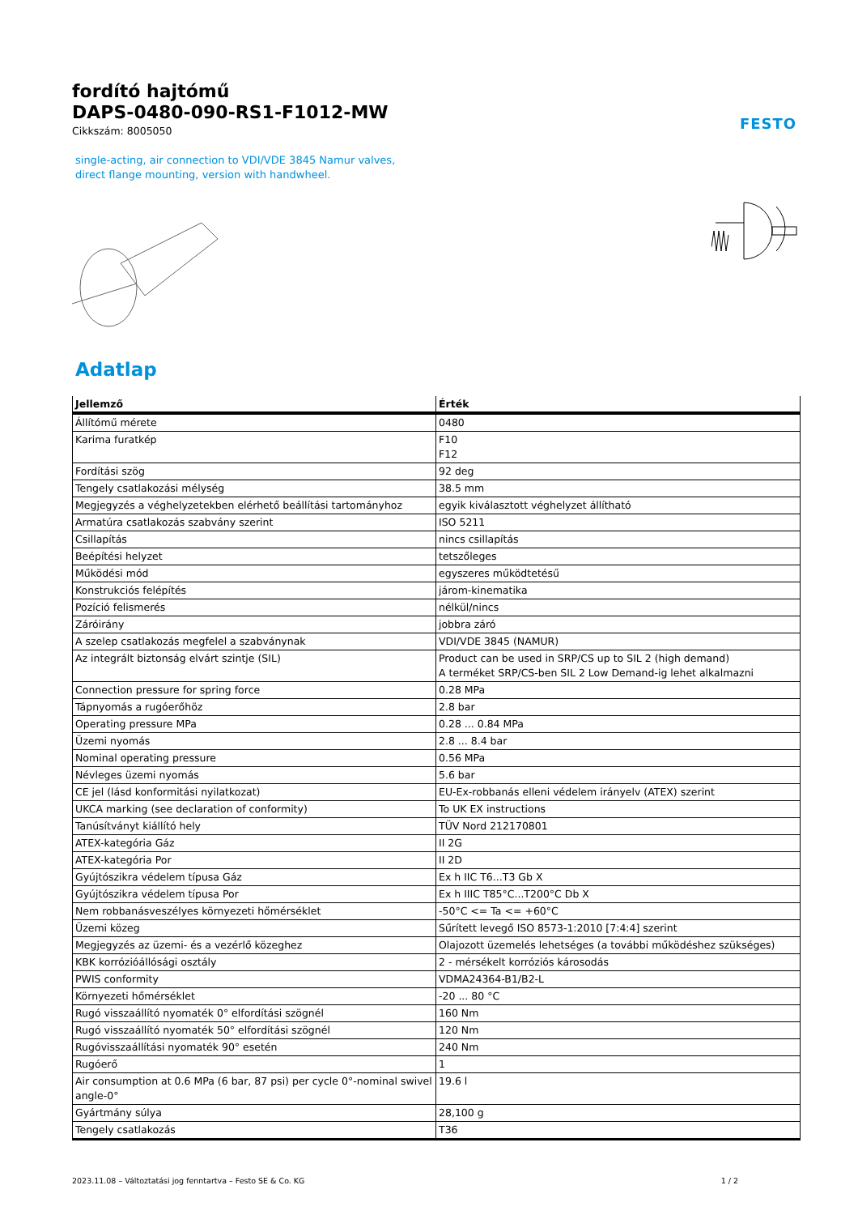FESTO
fordító hajtómű
DAPS-0480-090-RS1-F1012-MW
Cikkszám: 8005050
single-acting, air connection to VDI/VDE 3845 Namur valves, direct flange mounting, version with handwheel.
Adatlap
| Jellemző | Érték |
| --- | --- |
| Állítómű mérete | 0480 |
| Karima furatkép | F10 F12 |
| Fordítási szög | 92 deg |
| Tengely csatlakozási mélység | 38.5 mm |
| Megjegyzés a véghelyzetekben elérhető beállítási tartományhoz | egyik kiválasztott véghelyzet állítható |
| Armatúra csatlakozás szabvány szerint | ISO 5211 |
| Csillapítás | nincs csillapítás |
| Beépítési helyzet | tetszőleges |
| Működési mód | egyszeres működtetésű |
| Konstrukciós felépítés | járom-kinematika |
| Pozíció felismerés | nélkül/nincs |
| Záróirány | jobbra záró |
| A szelep csatlakozás megfelel a szabványnak | VDI/VDE 3845 (NAMUR) |
| Az integrált biztonság elvárt szintje (SIL) | Product can be used in SRP/CS up to SIL 2 (high demand) A terméket SRP/CS-ben SIL 2 Low Demand-ig lehet alkalmazni |
| Connection pressure for spring force | 0.28 MPa |
| Tápnyomás a rugóerőhöz | 2.8 bar |
| Operating pressure MPa | 0.28 ... 0.84 MPa |
| Üzemi nyomás | 2.8 ... 8.4 bar |
| Nominal operating pressure | 0.56 MPa |
| Névleges üzemi nyomás | 5.6 bar |
| CE jel (lásd konformitási nyilatkozat) | EU-Ex-robbanás elleni védelem irányelv (ATEX) szerint |
| UKCA marking (see declaration of conformity) | To UK EX instructions |
| Tanúsítványt kiállító hely | TÜV Nord 212170801 |
| ATEX-kategória Gáz | II 2G |
| ATEX-kategória Por | II 2D |
| Gyújtószikra védelem típusa Gáz | Ex h IIC T6...T3 Gb X |
| Gyújtószikra védelem típusa Por | Ex h IIIC T85°C...T200°C Db X |
| Nem robbanásveszélyes környezeti hőmérséklet | -50°C <= Ta <= +60°C |
| Üzemi közeg | Sűrített levegő ISO 8573-1:2010 [7:4:4] szerint |
| Megjegyzés az üzemi- és a vezérlő közeghez | Olajozott üzemelés lehetséges (a további működéshez szükséges) |
| KBK korrózióállósági osztály | 2 - mérsékelt korróziós károsodás |
| PWIS conformity | VDMA24364-B1/B2-L |
| Környezeti hőmérséklet | -20 ... 80 °C |
| Rugó visszaállító nyomaték 0° elfordítási szögnél | 160 Nm |
| Rugó visszaállító nyomaték 50° elfordítási szögnél | 120 Nm |
| Rugóvisszaállítási nyomaték 90° esetén | 240 Nm |
| Rugóerő | 1 |
| Air consumption at 0.6 MPa (6 bar, 87 psi) per cycle 0°-nominal swivel angle-0° | 19.6 l |
| Gyártmány súlya | 28,100 g |
| Tengely csatlakozás | T36 |
2023.11.08 – Változtatási jog fenntartva – Festo SE & Co. KG 1 / 2